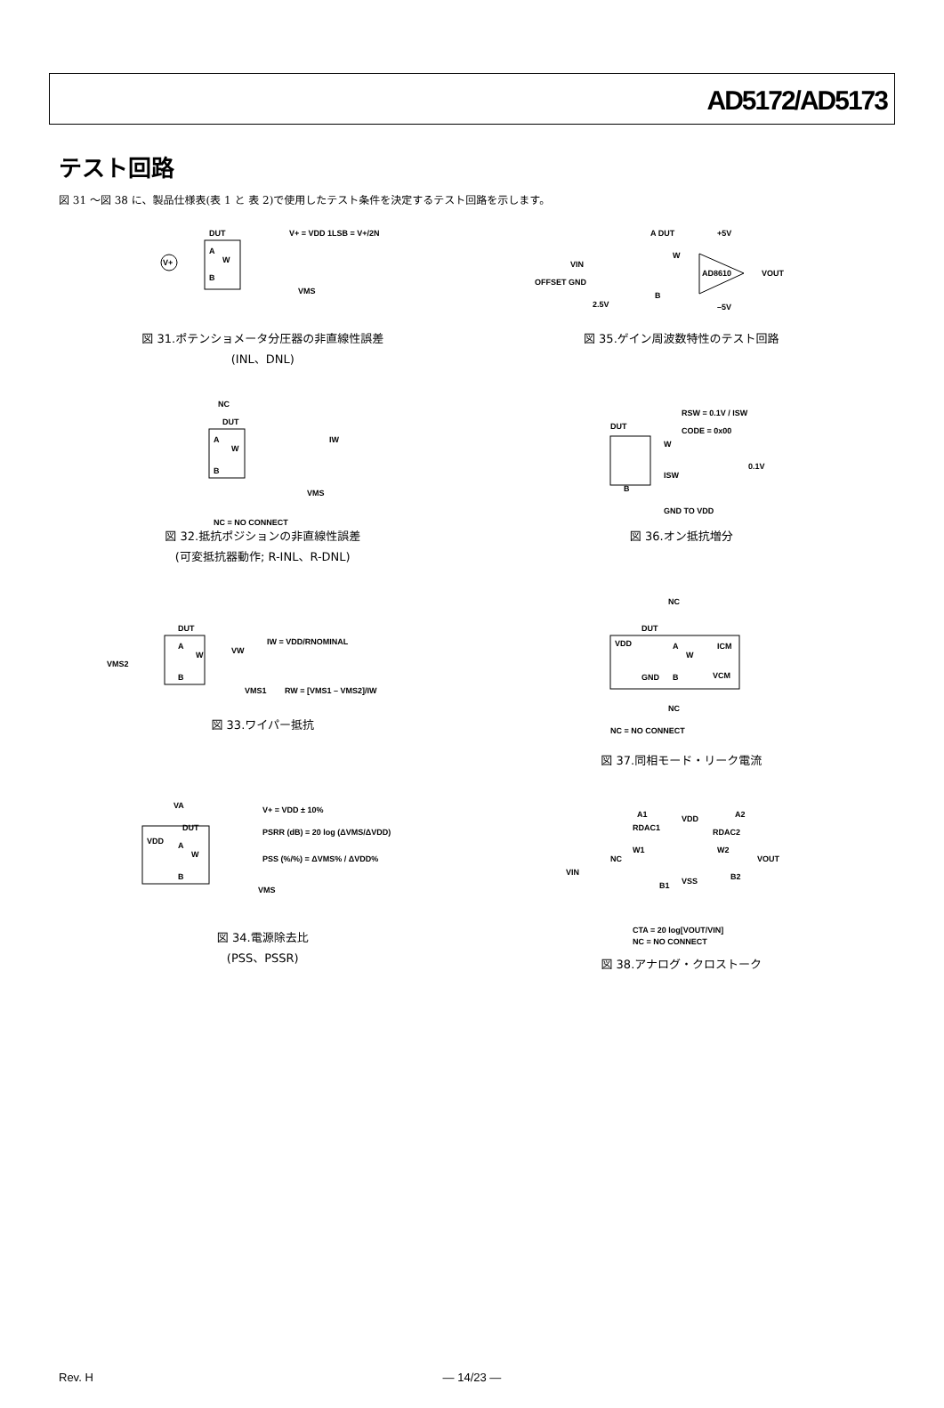AD5172/AD5173
テスト回路
図 31 〜図 38 に、製品仕様表(表 1 と 表 2)で使用したテスト条件を決定するテスト回路を示します。
DUT
A
B
W
V+ = VDD 1LSB = V+/2N
VMS
V+
図 31.ポテンショメータ分圧器の非直線性誤差
(INL、DNL)
A DUT
W
+5V
AD8610
VOUT
VIN
OFFSET GND
2.5V
B
–5V
図 35.ゲイン周波数特性のテスト回路
NC
DUT
A
B
W
IW
VMS
NC = NO CONNECT
図 32.抵抗ポジションの非直線性誤差
(可変抵抗器動作; R-INL、R-DNL)
RSW = 0.1V / ISW
CODE = 0x00
DUT
W
ISW
0.1V
B
GND TO VDD
図 36.オン抵抗増分
VMS2
DUT
A
B
W
VW
IW = VDD/RNOMINAL
VMS1
RW = [VMS1 – VMS2]/IW
図 33.ワイパー抵抗
NC
DUT
VDD
A
W
B
GND
ICM
VCM
NC
NC = NO CONNECT
図 37.同相モード・リーク電流
VA
DUT
VDD
A
W
B
V+ = VDD ± 10%
PSRR (dB) = 20 log (ΔVMS/ΔVDD)
PSS (%/%) = ΔVMS% / ΔVDD%
VMS
図 34.電源除去比
(PSS、PSSR)
A1
VDD
A2
RDAC1
RDAC2
W1
W2
NC
VOUT
VIN
B1
VSS
B2
CTA = 20 log[VOUT/VIN]
NC = NO CONNECT
図 38.アナログ・クロストーク
Rev. H — 14/23 —